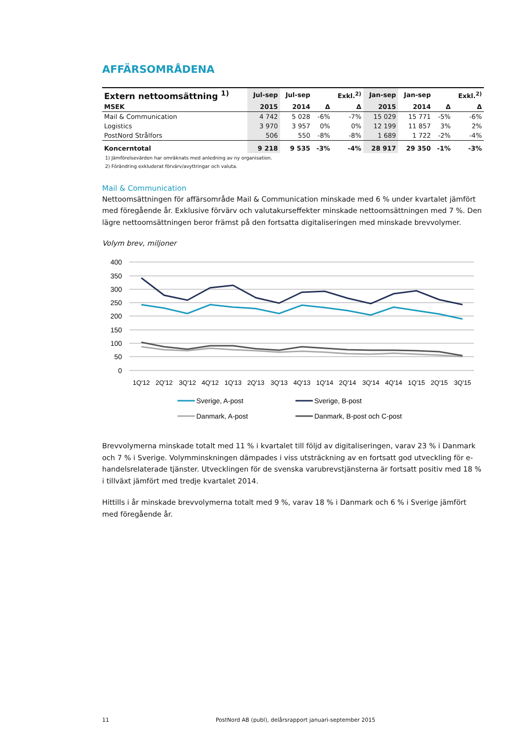AFFÄRSOMRÅDENA
| Extern nettoomsättning <sup>1)</sup> | Jul-sep | Jul-sep | | Exkl.<sup>2)</sup> | Jan-sep | Jan-sep | | Exkl.<sup>2)</sup> |
| --- | --- | --- | --- | --- | --- | --- | --- | --- |
| MSEK | 2015 | 2014 | Δ | Δ | 2015 | 2014 | Δ | Δ |
| Mail & Communication | 4 742 | 5 028 | -6% | -7% | 15 029 | 15 771 | -5% | -6% |
| Logistics | 3 970 | 3 957 | 0% | 0% | 12 199 | 11 857 | 3% | 2% |
| PostNord Strålfors | 506 | 550 | -8% | -8% | 1 689 | 1 722 | -2% | -4% |
| Koncerntotal | 9 218 | 9 535 | -3% | -4% | 28 917 | 29 350 | -1% | -3% |
1) Jämförelsevärden har omräknats med anledning av ny organisation.
2) Förändring exkluderat förvärv/avyttringar och valuta.
Mail & Communication
Nettoomsättningen för affärsområde Mail & Communication minskade med 6 % under kvartalet jämfört med föregående år. Exklusive förvärv och valutakurseffekter minskade nettoomsättningen med 7 %. Den lägre nettoomsättningen beror främst på den fortsatta digitaliseringen med minskade brevvolymer.
Volym brev, miljoner
400
350
300
250
200
150
100
50
0
1Q'12
2Q'12
3Q'12
4Q'12
1Q'13
2Q'13
3Q'13
4Q'13
1Q'14
2Q'14
3Q'14
4Q'14
1Q'15
2Q'15
3Q'15
Sverige, A-post
Sverige, B-post
Danmark, A-post
Danmark, B-post och C-post
Brevvolymerna minskade totalt med 11 % i kvartalet till följd av digitaliseringen, varav 23 % i Danmark och 7 % i Sverige. Volymminskningen dämpades i viss utsträckning av en fortsatt god utveckling för e-handelsrelaterade tjänster. Utvecklingen för de svenska varubrevstjänsterna är fortsatt positiv med 18 % i tillväxt jämfört med tredje kvartalet 2014.
Hittills i år minskade brevvolymerna totalt med 9 %, varav 18 % i Danmark och 6 % i Sverige jämfört med föregående år.
11 PostNord AB (publ), delårsrapport januari-september 2015